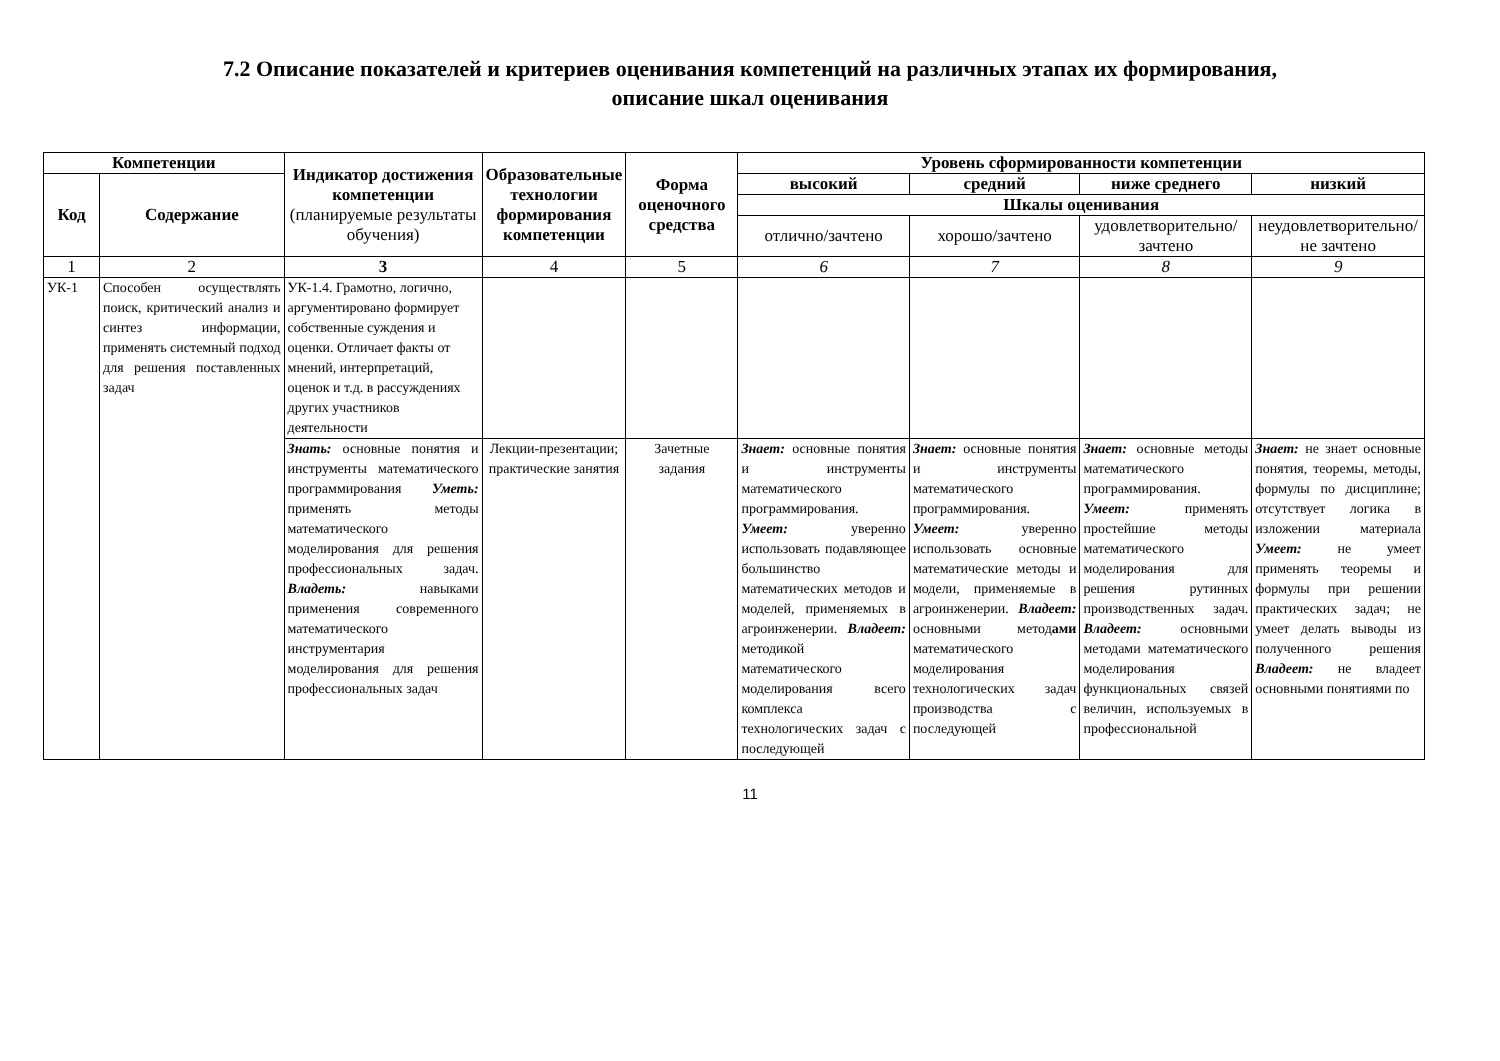7.2 Описание показателей и критериев оценивания компетенций на различных этапах их формирования,
описание шкал оценивания
| Компетенции | | Индикатор достижения компетенции (планируемые результаты обучения) | Образовательные технологии формирования компетенции | Форма оценочного средства | Уровень сформированности компетенции | | | |
| --- | --- | --- | --- | --- | --- | --- | --- | --- |
| | | | | | высокий | средний | ниже среднего | низкий |
| Код | Содержание | | | | | | | |
| | | | | | Шкалы оценивания | | | |
| | | | | | отлично/зачтено | хорошо/зачтено | удовлетворительно/ зачтено | неудовлетворительно/ не зачтено |
| 1 | 2 | 3 | 4 | 5 | 6 | 7 | 8 | 9 |
| УК-1 | Способен осуществлять поиск, критический анализ и синтез информации, применять системный подход для решения поставленных задач | УК-1.4. Грамотно, логично, аргументировано формирует собственные суждения и оценки. Отличает факты от мнений, интерпретаций, оценок и т.д. в рассуждениях других участников деятельности | | | | | | |
| | | Знать: основные понятия и инструменты математического программирования Уметь: применять методы математического моделирования для решения профессиональных задач. Владеть: навыками применения современного математического инструментария моделирования для решения профессиональных задач | Лекции-презентации; практические занятия | Зачетные задания | Знает: основные понятия и инструменты математического программирования. Умеет: уверенно использовать подавляющее большинство математических методов и моделей, применяемых в агроинженерии. Владеет: методикой математического моделирования всего комплекса технологических задач с последующей | Знает: основные понятия и инструменты математического программирования. Умеет: уверенно использовать основные математические методы и модели, применяемые в агроинженерии. Владеет: основными метод ами математического моделирования технологических задач производства с последующей | Знает: основные методы математического программирования. Умеет: применять простейшие методы математического моделирования для решения рутинных производственных задач. Владеет: основными методами математического моделирования функциональных связей величин, используемых в профессиональной | Знает: не знает основные понятия, теоремы, методы, формулы по дисциплине; отсутствует логика в изложении материала Умеет: не умеет применять теоремы и формулы при решении практических задач; не умеет делать выводы из полученного решения Владеет: не владеет основными понятиями по |
11